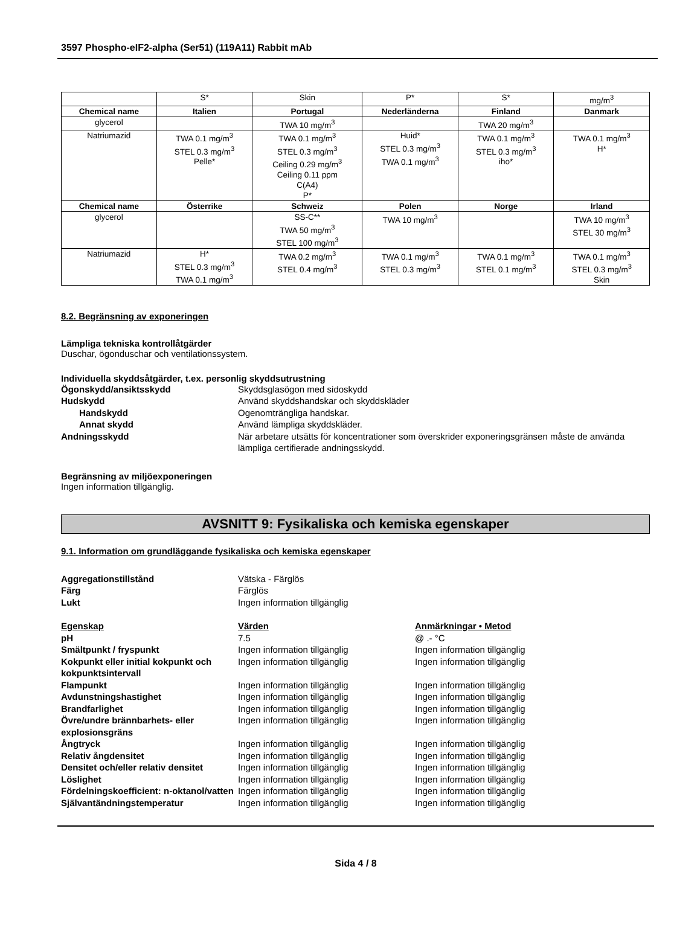3597 Phospho-eIF2-alpha (Ser51) (119A11) Rabbit mAb
| | S* | Skin | P* | S* | mg/m<sup>3</sup> |
| Chemical name | Italien | Portugal | Nederländerna | Finland | Danmark |
| glycerol | | TWA 10 mg/m<sup>3</sup> | | TWA 20 mg/m<sup>3</sup> | |
| Natriumazid | TWA 0.1 mg/m<sup>3</sup> STEL 0.3 mg/m<sup>3</sup> Pelle* | TWA 0.1 mg/m<sup>3</sup> STEL 0.3 mg/m<sup>3</sup> Ceiling 0.29 mg/m<sup>3</sup> Ceiling 0.11 ppm C(A4) P* | Huid* STEL 0.3 mg/m<sup>3</sup> TWA 0.1 mg/m<sup>3</sup> | TWA 0.1 mg/m<sup>3</sup> STEL 0.3 mg/m<sup>3</sup> iho* | TWA 0.1 mg/m<sup>3</sup> H* |
| Chemical name | Österrike | Schweiz | Polen | Norge | Irland |
| glycerol | | SS-C** TWA 50 mg/m<sup>3</sup> STEL 100 mg/m<sup>3</sup> | TWA 10 mg/m<sup>3</sup> | | TWA 10 mg/m<sup>3</sup> STEL 30 mg/m<sup>3</sup> |
| Natriumazid | H* STEL 0.3 mg/m<sup>3</sup> TWA 0.1 mg/m<sup>3</sup> | TWA 0.2 mg/m<sup>3</sup> STEL 0.4 mg/m<sup>3</sup> | TWA 0.1 mg/m<sup>3</sup> STEL 0.3 mg/m<sup>3</sup> | TWA 0.1 mg/m<sup>3</sup> STEL 0.1 mg/m<sup>3</sup> | TWA 0.1 mg/m<sup>3</sup> STEL 0.3 mg/m<sup>3</sup> Skin |
8.2. Begränsning av exponeringen
Lämpliga tekniska kontrollåtgärder
Duschar, ögonduschar och ventilationssystem.
Individuella skyddsåtgärder, t.ex. personlig skyddsutrustning
Ögonskydd/ansiktsskydd Skyddsglasögon med sidoskydd
Hudskydd Använd skyddshandskar och skyddskläder
Handskydd Ogenomträngliga handskar.
Annat skydd Använd lämpliga skyddskläder.
Andningsskydd När arbetare utsätts för koncentrationer som överskrider exponeringsgränsen måste de använda lämpliga certifierade andningsskydd.
Begränsning av miljöexponeringen
Ingen information tillgänglig.
AVSNITT 9: Fysikaliska och kemiska egenskaper
9.1. Information om grundläggande fysikaliska och kemiska egenskaper
Aggregationstillstånd Vätska - Färglös
Färg Färglös
Lukt Ingen information tillgänglig
Egenskap Värden Anmärkningar • Metod
pH 7.5 @ .- °C
Smältpunkt / fryspunkt Ingen information tillgänglig Ingen information tillgänglig
Kokpunkt eller initial kokpunkt och kokpunktsintervall
Ingen information tillgänglig Ingen information tillgänglig
Flampunkt Ingen information tillgänglig Ingen information tillgänglig
Avdunstningshastighet Ingen information tillgänglig Ingen information tillgänglig
Brandfarlighet Ingen information tillgänglig Ingen information tillgänglig
Övre/undre brännbarhets- eller explosionsgräns
Ingen information tillgänglig Ingen information tillgänglig
Ångtryck Ingen information tillgänglig Ingen information tillgänglig
Relativ ångdensitet Ingen information tillgänglig Ingen information tillgänglig
Densitet och/eller relativ densitet
Ingen information tillgänglig Ingen information tillgänglig
Löslighet Ingen information tillgänglig Ingen information tillgänglig
Fördelningskoefficient: n-oktanol/vatten
Ingen information tillgänglig Ingen information tillgänglig
Självantändningstemperatur Ingen information tillgänglig Ingen information tillgänglig
Sida 4 / 8